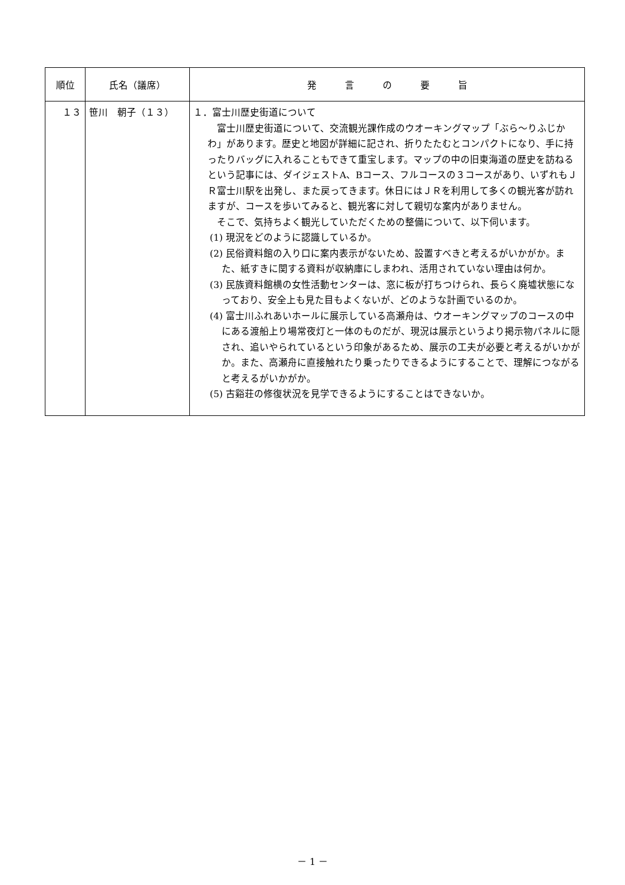| 順位 | 氏名（議席） | 発 言 の 要 旨 |
| --- | --- | --- |
| １３ | 笹川 朝子（１３） | １．富士川歴史街道について 富士川歴史街道について、交流観光課作成のウオーキングマップ「ぶら～りふじかわ」があります。歴史と地図が詳細に記され、折りたたむとコンパクトになり、手に持ったりバッグに入れることもできて重宝します。マップの中の旧東海道の歴史を訪ねるという記事には、ダイジェストA、Bコース、フルコースの３コースがあり、いずれもＪＲ富士川駅を出発し、また戻ってきます。休日にはＪＲを利用して多くの観光客が訪れますが、コースを歩いてみると、観光客に対して親切な案内がありません。 そこで、気持ちよく観光していただくための整備について、以下伺います。 (1) 現況をどのように認識しているか。 (2) 民俗資料館の入り口に案内表示がないため、設置すべきと考えるがいかがか。また、紙すきに関する資料が収納庫にしまわれ、活用されていない理由は何か。 (3) 民族資料館横の女性活動センターは、窓に板が打ちつけられ、長らく廃墟状態になっており、安全上も見た目もよくないが、どのような計画でいるのか。 (4) 富士川ふれあいホールに展示している高瀬舟は、ウオーキングマップのコースの中にある渡船上り場常夜灯と一体のものだが、現況は展示というより掲示物パネルに隠され、追いやられているという印象があるため、展示の工夫が必要と考えるがいかがか。また、高瀬舟に直接触れたり乗ったりできるようにすることで、理解につながると考えるがいかがか。 (5) 古谿荘の修復状況を見学できるようにすることはできないか。 |
－ 1 －